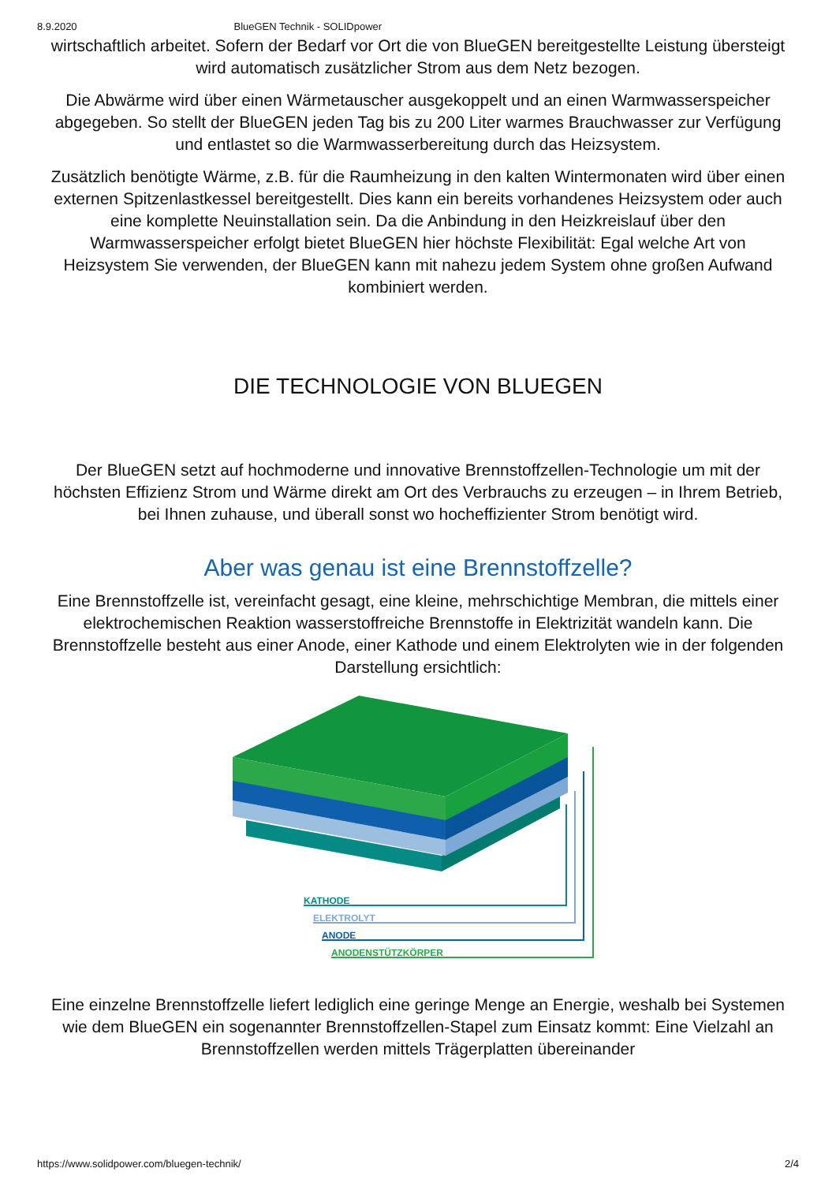8.9.2020 BlueGEN Technik - SOLIDpower
wirtschaftlich arbeitet. Sofern der Bedarf vor Ort die von BlueGEN bereitgestellte Leistung übersteigt wird automatisch zusätzlicher Strom aus dem Netz bezogen.
Die Abwärme wird über einen Wärmetauscher ausgekoppelt und an einen Warmwasserspeicher abgegeben. So stellt der BlueGEN jeden Tag bis zu 200 Liter warmes Brauchwasser zur Verfügung und entlastet so die Warmwasserbereitung durch das Heizsystem.
Zusätzlich benötigte Wärme, z.B. für die Raumheizung in den kalten Wintermonaten wird über einen externen Spitzenlastkessel bereitgestellt. Dies kann ein bereits vorhandenes Heizsystem oder auch eine komplette Neuinstallation sein. Da die Anbindung in den Heizkreislauf über den Warmwasserspeicher erfolgt bietet BlueGEN hier höchste Flexibilität: Egal welche Art von Heizsystem Sie verwenden, der BlueGEN kann mit nahezu jedem System ohne großen Aufwand kombiniert werden.
DIE TECHNOLOGIE VON BLUEGEN
Der BlueGEN setzt auf hochmoderne und innovative Brennstoffzellen-Technologie um mit der höchsten Effizienz Strom und Wärme direkt am Ort des Verbrauchs zu erzeugen – in Ihrem Betrieb, bei Ihnen zuhause, und überall sonst wo hocheffizienter Strom benötigt wird.
Aber was genau ist eine Brennstoffzelle?
Eine Brennstoffzelle ist, vereinfacht gesagt, eine kleine, mehrschichtige Membran, die mittels einer elektrochemischen Reaktion wasserstoffreiche Brennstoffe in Elektrizität wandeln kann. Die Brennstoffzelle besteht aus einer Anode, einer Kathode und einem Elektrolyten wie in der folgenden Darstellung ersichtlich:
KATHODE
ELEKTROLYT
ANODE
ANODENSTÜTZKÖRPER
Eine einzelne Brennstoffzelle liefert lediglich eine geringe Menge an Energie, weshalb bei Systemen wie dem BlueGEN ein sogenannter Brennstoffzellen-Stapel zum Einsatz kommt: Eine Vielzahl an Brennstoffzellen werden mittels Trägerplatten übereinander
https://www.solidpower.com/bluegen-technik/ 2/4